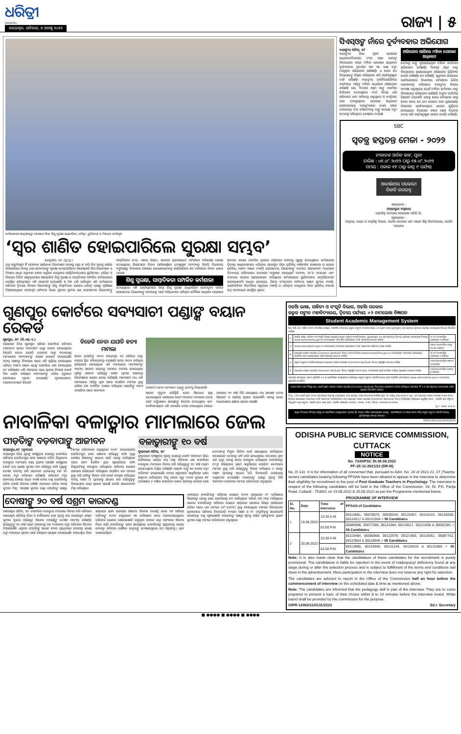ଧରିତ୍ରୀ
DHARITRI
ବାଲେଶ୍ୱର, ରବିବାର, ୭ ଅଗଷ୍ଟ ୨୦୨୨
ରାଜ୍ୟ | ୫
କର୍ମଶାଳାରେ ଛାତ୍ରୀଛାତ୍ରଙ୍କ ଗହଣରେ ଜିଲା ଶିଶୁ ସୁରକ୍ଷା ଅଧିକାରିଣୀ, ଧରିତ୍ରୀ, ୟୁନିସେଫ୍ ଓ ପିକକ୍‌ର କର୍ମକର୍ତ୍ତା।
‘ସ୍ୱର ଶାଣିତ ହୋଇପାରିଲେ ସୁରକ୍ଷା ସମ୍ଭବ’
କେନ୍ଦୁଝର, ୬।୮ (ସ୍ୱ.ପ୍ର.)
ଦୃଢ଼ ଆତ୍ମବିଶ୍ୱାସ ହିଁ ସଫଳତା ଆଣିଥାଏ। ପିଲାମାନେ କାହାକୁ ଭୟ ନ କରି ନିଜ ସ୍ୱରକୁ ଶାଣିତ କରିପାରିଲେ ନିଜକୁ ତଥା ଅନ୍ୟମାନଙ୍କୁ ସୁରକ୍ଷା ଦେଇପାରିବେ। ବିଶେଷକରି ଝିଅ ପିଲାମାନେ ଏ ଦିଗରେ ଅଧିକ ଯତ୍ନବାନ ହେବା ଜରୁରୀ। କେନ୍ଦୁଝର ପାଣ୍ଟିନିବାସଠାରେ ୟୁନିସେଫ, ଧରିତ୍ରୀ ଓ ପିକକ୍‌ର ମିଳିତ ଆନୁକୂଲ୍ୟରେ ଆୟୋଜିତ ଶିଶୁ ସୁରକ୍ଷା ଓ ସାମ୍ବାଦିକତା ସମ୍ପର୍କିତ କର୍ମଶାଳାରେ ଉପସ୍ଥିତ ଅତିଥିମାନେ ଏହି ପରାମର୍ଶ ଦେଇଛନ୍ତି। ୩ ଦିନ ଧରି ଚାଲିଥିବା ଏହି କର୍ମଶାଳାର ଶନିବାର ଦ୍ୱିତୀୟ ଦିନରେ ପିଲାମାନଙ୍କୁ ଶିଶୁ ସାମ୍ବାଦିକତା ଉପରେ ଧରିତ୍ରୀ ପକ୍ଷରୁ ପ୍ରଶିକ୍ଷଣ ଦିଆଯାଇଥିଲା। ଉପବାର୍ତ୍ତା ସମ୍ପାଦକ ଲାଲା ସୁନୀଲ କୁମାର ରଥ ଯୋଗଦେଇ ପିଲାମାନଙ୍କୁ ସାମ୍ବାଦିକତା କ’ଣ, ଏହାର ନିୟମ, ଖବରର ପ୍ରକାରଭେଦ ସମ୍ପର୍କରେ ସବିଶେଷ ଧାରଣା ଦେଇଥିଲେ। ପିଲାମାନେ ନିଜର ପାରିପାର୍ଶ୍ୱରେ ଦେଖୁଥିବା ସମସ୍ୟାକୁ କିପରି ବିଭାଗୀୟ କର୍ତ୍ତୃପକ୍ଷଙ୍କ ନିକଟରେ ପହଞ୍ଚାଇ ଲୋକଲୋଚନକୁ ଆଣିପାରିବେ ସେ ସମ୍ପର୍କରେ ବିଶଦ ଭାବେ ଧାରଣା
ଶିଶୁ ସୁରକ୍ଷା, ସାମ୍ବାଦିକତା ସମ୍ପର୍କିତ କର୍ମଶାଳା
ଦେଇଥିଲେ। ଏହି କାର୍ଯ୍ୟକ୍ରମରେ ଜିଲା ଶିଶୁ ସୁରକ୍ଷା ଅଧିକାରିଣୀ ବେଦାଙ୍ଗନା ବାରିକ ଯୋଗଦେଇ ପିଲାମାନଙ୍କୁ ସେମାନଙ୍କ ପାଇଁ ସମ୍ବିଧାନରେ ରହିଥିବା ମୌଳିକ ଅଧିକାର ସମ୍ବନ୍ଧରେ ଅବଗତ କରାଇ ମାନସିକ ସ୍ତରରେ ଶକ୍ତିଶାଳୀ ହେବାକୁ ଗୁରୁତ୍ୱ ଦେଇଥିଲେ। କର୍ମଶାଳାର ଦ୍ୱିତୀୟ ଅଧିବେଶନରେ ଧରିତ୍ରୀର ଯାଜପୁର ଜିଲା ପ୍ରତିନିଧି ହର୍ଷବର୍ଦ୍ଧନ ବେହେରା ଓ ଯୋଡ଼ା ପ୍ରତିନିଧି ମାନସ ରଞ୍ଜନ ମହାନ୍ତି ଯୋଗଦେଇ ପିଲାମାନଙ୍କୁ ଦଳଗତ ଆଲୋଚନା ମାଧ୍ୟମରେ ବିଦ୍ୟାଳୟ ପରିସରରେ ସେମାନେ ସମ୍ମୁଖୀନ ହେଉଥିବା ସମସ୍ୟା, ତା’ର ସମାଧାନ ଏବଂ ସଫଳତା ଉପରେ ଆଲୋକପାତ କରିଥିଲେ। କର୍ମଶାଳାରେ ୟୁନିସେଫର କମ୍ୟୁନିକେସନ ଆଡଭୋକେସି ରାଧିକା ଶ୍ରୀବାସ୍ତବ, ପିକକ୍ ସଂଗଠନର ସମ୍ପାଦକ ରଞ୍ଜନ କୁମାର ମହାନ୍ତି, କାର୍ଯ୍ୟନିର୍ବାହୀ ନିର୍ଦ୍ଦେଶିକା ଅନୁରାଧା ମହାନ୍ତି ଓ ଧରିତ୍ରୀର କେନ୍ଦୁଝର ଜିଲା ପ୍ରତିନିଧି ନରେଶ ଚନ୍ଦ୍ର ପଟ୍ଟନାୟକ ଉପସ୍ଥିତ ଥିଲେ।
ସିଏସ୍ଓଙ୍କ ନାଁରେ ଦୁର୍ବ୍ୟବହାର ଅଭିଯୋଗ
ବଲାଙ୍ଗୀର ଅଫିସ, ୬।୮
ବଲାଙ୍ଗୀର ଜିଲା ମୁଖ୍ୟ ଯୋଗାଣ ଅଧିକାରୀ(ସିଏସ୍ଓ) ମୀର ଅଲ୍ଲୀ ରାଜାଙ୍କ ବିରୋଧରେ ଜଣେ ମହିଳା ଯୋଗାଣ ଅଧିକାରୀ ଦୁର୍ବ୍ୟବହାର ପ୍ରଦର୍ଶନ ସହ ୩୦ ଲକ୍ଷ ଟଙ୍କା ମାଗୁଥିବା ଅଭିଯୋଗ ଆଣିଛନ୍ତି। ଏ ନେଇ ସେ ଜିଲାପାଳଙ୍କୁ ଲିଖିତ ଅଭିଯୋଗ କରି କାର୍ଯ୍ୟାନୁଷ୍ଠାନ ଦାବି କରିଛନ୍ତି। ବଲାଙ୍ଗୀର ମ୍ୟୁନିସିପାଲିଟିରେ କାର୍ଯ୍ୟରତ ସମ୍ପୃକ୍ତ ମହିଳା ଅଧିକାରୀ ଅଭିଯୋଗ କରିଛନ୍ତି ଯେ, ସିଏସ୍ଓ ଅଲ୍ଲୀ ତାଙ୍କୁ ମାନସିକ ନିର୍ଯାତନା ଦେଉଥିଲେ। ଦୀର୍ଘ ସମୟ ଧରି ଅଫିସରେ କାମ କରିବାକୁ କହୁଥିଲେ ଓ ବ୍ୟକ୍ତିଗତ କଥା ପଚାରୁଥିଲେ। ଯୋଗାଣ ଅଧିକାରୀ ଯେତେବେଳେ ବଲାଙ୍ଗୀରରେ ଜଏନ୍ କଲେ କାଗଜପତ୍ର ଠିକ୍ କରିଦେବାକୁ ତାଙ୍କୁ ୩୦ଲକ୍ଷ ଟଙ୍କା ଦେବାକୁ କହିଥିଲେ। ଶେଷରେ ୧୦ଲକ୍ଷ
ଅଭିଯୋଗ ଆଣିଲେ ମହିଳା ଯୋଗାଣ ଅଧିକାରୀ
ଦେବାକୁ ତାଙ୍କୁ କୁହାଯାଇଥିବା ମହିଳା କର୍ମଚାରୀ ଅଭିଯୋଗ କରିଛନ୍ତି। ସିଏସ୍ଓ ଅଲ୍ଲୀ ତାଙ୍କ ବିରୋଧରେ ଅଣାଯାଇଥିବା ଅଭିଯୋଗ ଭିତ୍ତିହୀନ ବୋଲି କହିଛନ୍ତି। ସେ କହିଛନ୍ତି, ଶୁକ୍ରବାର ଜିଲାପାଳ କାର୍ଯ୍ୟାଳୟରେ ବିଭାଗୀୟ କମିଶନର ଭିଡିଓ କନ୍‌ଫରେନ୍ସ ଜରିଆରେ ବଲାଙ୍ଗୀର ଜିଲାର ସମୀକ୍ଷା କରୁଥିଲେ। ଯେଉଁ ମହିଳା କର୍ମଚାରୀ ତାଙ୍କ ବିରୋଧରେ ଅଭିଯୋଗ ଆଣିଛନ୍ତି ତାଙ୍କର ପର୍ଫର୍ମାନ୍ସ ରିପୋର୍ଟ ଠିକ୍‌ନାହିଁ। ଏହାକୁ ନେଇ କମିଶନର ଖପ୍ପା ହେବା ପରେ ସେ ମୋ ଉପରେ ରାଗ ଶୁଝାଉଛନ୍ତି। ଜିଲାପାଳ କାର୍ଯ୍ୟାଳୟରେ ଏନେଇ ଯୁକ୍ତିତର୍କ ହୋଇଥିଲା। ଜିଲାପାଳ ଚଞ୍ଚଳ ରାଣା ବିଧିବଦ୍ଧ ତଦନ୍ତ କରି କାର୍ଯ୍ୟାନୁଷ୍ଠାନ ନେବେ ବୋଲି କହିଛନ୍ତି।
SBC
ସ୍ୱତନ୍ତ୍ର ହସ୍ତତନ୍ତ ମେଳା - ୨୦୨୨
ନୀଳାଚଳ ଅର୍ବାନ ହାଟ, ପୁରୀ
ତାରିଖ : ୦୧.୦୮.୨୦୨୨ ଠାରୁ ୧୫.୦୮.୨୦୨୨
ସମୟ : ସକାଳ ୧୧ ଠାରୁ ରାତ୍ର ୯ ପର୍ଯ୍ୟନ୍ତ
ଆକର୍ଷଣୀୟ ସରକାରୀ ରିହାତି ଉପଲବ୍ଧ
ଆୟୋଜକ :
ସମ୍ବଲପୁରୀ ବସ୍ତ୍ରାଳୟ
ତନ୍ତୀଶିଳ୍ପ ସମବାୟ ସହଯୋଗ ସମିତି ଲି.
ପ୍ରାୟୋଜକ :
ହସ୍ତତନ୍ତ, ବୟନ ଓ ହସ୍ତଶିଳ୍ପ ବିଭାଗ, ଓଡ଼ିଶା ସରକାର ଏବଂ ବୟନ ଶିଳ୍ପ ନିର୍ଦ୍ଦେଶାଳୟ, ଓଡ଼ିଶା ସରକାର
ଗୁଣପୁର କୋର୍ଟରେ ସବ୍ୟସାଚୀ ପଣ୍ଡାଙ୍କ ବୟାନ ରେକର୍ଡ
ଗୁଣପୁର, ୬।୮ (ଡି.ଏନ୍.ଏ.)
ରାୟଗଡ଼ା ଜିଲା ଗୁଣପୁର ଏଡିଜେ କୋର୍ଟରେ ଶନିବାର ମାଓବାଦୀ ନେତା ସବ୍ୟସାଚୀ ପଣ୍ଡା ହାଜର ହୋଇଥିଲେ। ବିଜେଡି ନେତା ଯଯାତି କେଶରୀ ସାହୁ ହତ୍ୟାକାଣ୍ଡ ମାମଲାରେ ସବ୍ୟସାଚୀଙ୍କ ବୟାନ ରେକର୍ଡ କରାଯାଇଛି। ସମସ୍ତ ସାକ୍ଷୀଙ୍କ ବିଚାରଣା ପରେ ଏହି ପ୍ରକ୍ରିୟା ହୋଇଥିଲା। ଏଡିଜେ ମାନସ ରଞ୍ଜନ ରଥଙ୍କ କୋର୍ଟରେ ଏହା ହୋଇଥିଲା। ୧୯ ତାରିଖରେ ଏହି ମାମଲାର ରାୟ ପ୍ରକାଶ ନିମନ୍ତେ କୋର୍ଟ ଦିନ ଧାର୍ଯ୍ୟ କରିଥିବା ସବ୍ୟସାଚୀଙ୍କ ଓକିଲ ବ୍ରହ୍ମାନନ୍ଦ ପଟ୍ଟନାୟକ ସୂଚନା ଦେଇଛନ୍ତି। ସୂଚନାଯୋଗ୍ୟ, ମାଓବାଦୀମାନେ ବିଜେଡି
ବିଜେଡି ନେତା ଯଯାତି ହତ୍ୟା ମାମଲା
ନେତା ଯଯାତିଙ୍କୁ ୨୦୦୨ ନଭେମ୍ବର ୨୬ ରାତିରେ ତାଙ୍କ ନାଉରା ସ୍ଥିତ ବାସଭବନରୁ ଘୋଷାରି ନେଇ ହତ୍ୟା କରିଥିବା ଅଭିଯୋଗ ହୋଇଥିଲା। ଏହି ମାମଲାରେ ସବ୍ୟସାଚୀଙ୍କ ସମେତ ଅନେକ ଲୋକଙ୍କ ନାମରେ ମାମଲା ହୋଇଥିଲା। ପୂର୍ବରୁ ଅନେକ ଅଭିଯୁକ୍ତ ସାକ୍ଷ୍ୟ ପ୍ରମାଣ ଅଭାବରୁ ନିର୍ଦ୍ଦୋଷରେ ଖଲାସ ହୋଇ ସାରିଛନ୍ତି। ସବ୍ୟସାଚୀ ମଧ୍ୟ ଏହି ମାମଲାରେ ସମ୍ପୃକ୍ତ ଥିବା ନେଇ ପୋଲିସ ମାମଲା ରୁଜୁ କରିବା ସହ ଚାର୍ଜସିଟ ଦାଖଲ କରିଥିଲା। ଯଯାତିଙ୍କୁ ହତ୍ୟା କରାଯିବା ପରେ ରାଜ୍ୟରେ
ମାଓବାଦୀ ନେତା ସବ୍ୟସାଚୀ ପଣ୍ଡାଙ୍କୁ କୋର୍ଟକୁ ନିଆଯାଉଛି।
ଆଇନ ଶୃଙ୍ଖଳା ପରିସ୍ଥିତି ନେଇ ବିରୋଧୀ ପ୍ରଶ୍ନ ଉଠାଇଥିଲେ। ଏହାପରେ ରାଜ୍ୟ ସରକାର ମାମଲାର ତଦନ୍ତ ପାଇଁ ଦକ୍ଷିଣାଞ୍ଚଳ ଆରକ୍ଷୀଙ୍କୁ ନିର୍ଦ୍ଦେଶ ଦେଇଥିଲେ ଏବଂ ସେହିସମୟରେ ଏହି ଘଟଣାର ତଦନ୍ତ ହୋଇଥିଲା। ହେଲେ ଘଟଣାର ୨୦ ବର୍ଷ ବିତି ଯାଇଥିଲେ ମଧ୍ୟ ଆରକ୍ଷୀ ତଦନ୍ତ ରିପୋର୍ଟ ଏ ପର୍ଯ୍ୟନ୍ତ ପ୍ରକାଶ ପାଇନାହିଁ। ଏହାକୁ ନେଇ ସାଧାରଣରେ କ୍ଷୋଭ ପ୍ରକାଶ ପାଉଛି।
ନାବାଳିକା ବଳାତ୍କାର ମାମଲାରେ ଜେଲ
ପୀଡ଼ିତାଙ୍କ ବଡ଼ବାପାଙ୍କୁ ଆଜୀବନ
ସମ୍ବଲପୁର,୬।୮ (ବ୍ୟୁରୋ)
ସମ୍ବଲପୁର ଜିଲା ସ୍ୱତନ୍ତ୍ର ଫାଷ୍ଟଟ୍ରାକ୍ ପୋକ୍ସୋ କୋର୍ଟରେ ଶନିବାର ଗୋବିନ୍ଦପୁର ଥାନା ଅଞ୍ଚଳର ଚର୍ଚ୍ଚିତ ଶିଶୁକନ୍ୟା ବଳାତ୍କାର ମାମଲାର ରାୟ ପ୍ରକାଶ ପାଇଛି। ଫାଷ୍ଟଟ୍ରାକ୍ କୋର୍ଟ ଜଜ୍ ପ୍ରଶାନ୍ତ କୁମାର ଦାସ ଅଭିଯୁକ୍ତ ତମ୍ପା ମୁଣ୍ଡାଙ୍କୁ ଦୋଷୀ ସାବ୍ୟସ୍ତ କରି ଆଜୀବନ ଜେଲଦଣ୍ଡ ସହ ୨୦ ହଜାର ଟଙ୍କା ଜରିମାନା କରିଛନ୍ତି। ଜରିମାନା ଟଙ୍କା ଅନାଦାୟ ହେଲେ ଅଧିକ ୧ବର୍ଷ ଜେଲ ଦଣ୍ଡ ଭୋଗିବାକୁ ପଡିବ ବୋଲି ନିର୍ଦ୍ଦେଶ ରହିଛି। ସରକାରୀ ଓକିଲ ବସନ୍ତ କୁମାର ମିଶ୍ର, ସନ୍ତୋଷ କୁମାର ପଣ୍ଡା ପୀଡ଼ିତାଙ୍କ ପକ୍ଷରୁ ମାମଲା ପରିଚାଳନା କରୁଥିଲେ। ୨୦୧୮ ନଭେମ୍ବରରେ ଗୋବିନ୍ଦପୁର ଥାନା ଅଞ୍ଚଳର ଅଭିଯୁକ୍ତ ତମ୍ପା ମୁଣ୍ଡା ୪ବର୍ଷର ଝିଆରୀଙ୍କୁ ଖାଇବା ପାଇଁ ଘରକୁ ଡାକିଥିଲେ। ଘରେ ଅନ୍ୟ କେହିନ ଥିବା ସୁଯୋଗରେ ତମ୍ପା ଶିଶୁକନ୍ୟାକୁ ବଳାତ୍କାର କରିଥିଲେ। ପରିବାର ଲୋକେ ଥାନାରେ ଅଭିଯୋଗ କରିଥିଲେ। ପୋଲିସ ଏକ ମାମଲା ରୁଜୁ କରି ତମ୍ପାଙ୍କୁ ଗିରଫ କରି କୋର୍ଟ ଚାଲାଣ କରିଥିଲା। ସମସ୍ତ ସାକ୍ଷୀ ଓ ପ୍ରମାଣକୁ ଆଧାର କରି ଅଭିଯୁକ୍ତଙ୍କ ବିରୋଧରେ ରାୟ ପ୍ରକାଶ ପାଇଛି ବୋଲି ଆଇନଜୀବୀ ମିଶ୍ର କହିଥିଲେ।
ବଳାତ୍କାରୀଙ୍କୁ ୧୦ ବର୍ଷ
ଫୁଲବାଣୀ ଅଫିସ, ୬।୮
ଫୁଲବାଣୀ ଫାଷ୍ଟଟ୍ରାକ୍ ସ୍ୱତନ୍ତ୍ର ପୋକ୍ସୋ କୋର୍ଟ ସହକାରୀ ଜିଲା ଦୌରାଜଜ୍ ଭାସ୍କର ଚନ୍ଦ୍ର ସାହୁ ଶନିବାର ଏକ ନାବାଳିକା ବଳାତ୍କାର ମାମଲାର ବିଚାର କରି ଅଭିଯୁକ୍ତଙ୍କୁ ୧୦ ବର୍ଷ ସଶ୍ରମ କାରାଦଣ୍ଡରେ ଦଣ୍ଡିତ କରିଛନ୍ତି। ଏଥିସହ ତାଙ୍କୁ ୫୦ ହଜାର ଟଙ୍କା ଜରିମାନା କରାଯାଇଛି। ଘଟଣା ଅନୁସାରେ ଖଜୁରିପଡ଼ା ଥାନା ଅଞ୍ଚଳର କାଳିପ୍ରସାଦ ମିଶ୍ର ଓରଫ ଗୁଡୁ ୨୦୧୭ ଜୁଲାଇ ୩୧ ତାରିଖରେ ୯ ବର୍ଷର ନାବାଳିକା ଜଣକ ଅପରାହ୍ନ ୫ଟାରେ ପାଖ ଦୋକାନକୁ ମିକ୍ଚର କିଣିବା ପାଇଁ ଯାଇଥିଲେ। କାଳିପ୍ରସାଦ ଚକୋଲେଟ ଦେବାକୁ କହି ଡାକି ନେଇଥିଲେ। ସେଠାରେ ଥିବା ଏକ ଭଙ୍ଗା ଘରକୁ ନେଇ ବଳାତ୍କାର କରିଥିଲେ। ନାବାଳିକାଙ୍କ ମା’ଙ୍କ ଅଭିଯୋଗ କ୍ରମେ ଖଜୁରିପଡ଼ା ପୋଲିସ ୬୭/୧୭ରେ ମାମଲା ରୁଜୁ କରି ଅଭିଯୁକ୍ତଙ୍କୁ ଗିରଫ କରିଥିଲା। ୯ ଜଣଙ୍କ ସାକ୍ଷ୍ୟ ପ୍ରମାଣକୁ ଆଧାର କରି ବିଚାରପତି ଉପରୋକ୍ତ ଦଣ୍ଡାଦେଶ ଦେଇଛନ୍ତି। ସରକାରଙ୍କ ପକ୍ଷରୁ ସ୍ୱତନ୍ତ୍ର ପିପି ବନମାଳୀ ବେହେରା ମାମଲା ପରିଚାଳନା କରୁଥିଲେ।
ଦୋଷୀଙ୍କୁ ୨୦ ବର୍ଷ ସଶ୍ରମ କାରାଦଣ୍ଡ
ବାଲେଶ୍ୱର ଅଫିସ, ୬।୮-ନାବାଳିକା ବଳାତ୍କାର ମାମଲାର ବିଚାର କରି ଶନିବାର ବାଲେଶ୍ୱର ଅତିରିକ୍ତ ଜିଲା ଓ ଦୌରାଜଜ୍ ତଥା ସ୍ୱତନ୍ତ୍ର ଜଜ୍ (ପୋକ୍ସୋ) ରଞ୍ଜନ କୁମାର ସୁତାର ଅଭିଯୁକ୍ତ ବିନେଶ ମାରାଣ୍ଡିଙ୍କୁ ଦୋଷୀ ସାବ୍ୟସ୍ତ କରିଛନ୍ତି। ଅଭିଯୁକ୍ତଙ୍କୁ ୨୦ ବର୍ଷ ସଶ୍ରମ କାରାଦଣ୍ଡ ସହ ୧୦ହଜାର ଟଙ୍କା ଜରିମାନା ନିର୍ଦ୍ଦେଶ ଦିଆଯାଇଛି। ଏଥିସହ ପୀଡ଼ିତାଙ୍କୁ ଆଇନ ସେବା ପ୍ରାଧିକରଣ ତରଫରୁ ୪ଲକ୍ଷ ଟଙ୍କା ସହାୟତା ପ୍ରଦାନ ପାଇଁ ରାୟରେ ଉଲ୍ଲେଖ କରାଯାଇଛି। ବାଲେଶ୍ୱର ଜିଲା ଖନ୍ତାପଡ଼ା ଥାନା ପଣପଣା ଅଞ୍ଚଳର ବିନେଶ ମାରାଣ୍ଡି ଜଣେ ୧୩ ବର୍ଷୀୟା ବାଳିକାଙ୍କୁ ୨୦୨୧ ଜାନୁୟାରୀ ୧୫ ତାରିଖରେ ନେଇ ପଳାଇଯାଇଥିଲେ। ପରିବାର ଲୋକେ ଖୋଜାଖୋଜି କରୁଥିବା ବେଳେ ଉକ୍ତ ସନ୍ଧ୍ୟାରେ ବିନେଶ ନିଜେ ଆଣି ନାବାଳିକାଙ୍କୁ ଘରେ ଛାଡ଼ିଥିଲେ। ନାବାଳିକାଙ୍କ ସ୍ୱାସ୍ଥ୍ୟାବସ୍ଥା ଖରାପ ହେବାରୁ ପରିବାର ଲୋକେ ଡାକ୍ତରଙ୍କୁ ଦେଖାଇଥିଲେ। ସେ ଅନ୍ତଃସତ୍ତ୍ୱା ଥିବା ଜଣାପଡ଼ିଥିଲା।
ଏହାପରେ ନାବାଳିକାଙ୍କ ପରିବାର ଲୋକେ ୨୦୨୧ ଜାନୁୟାରୀ ୧୮ ତାରିଖରେ ବିନେଶଙ୍କ ଘରକୁ ଯାଇ ପଚାରିବାରୁ ସେ ଗାଳିଗୁଲଜ କରିବା ସହ ମାଡ଼ ମାରିଥିଲେ। ଏନେଇ ନାବାଳିକାଙ୍କ ପରିବାର ଲୋକେ ଖନ୍ତାପଡ଼ା ଥାନାରେ ଲିଖିତ ଅଭିଯୋଗ କରିବା ପରେ ଏକ ମାମଲା (ନଂ.୨୬/୨୧) ରୁଜୁ ହୋଇଥିଲା। ମାମଲା ବିଚାରାଧୀନ ଥିବାବେଳେ ଶନିବାର ବିଚାରପତି ୧୨ଜଣ ସାକ୍ଷୀ ଓ ୧୮ ଦସ୍ତାବିଜ୍‌କୁ ଆଧାରକରି ଉପରୋକ୍ତ ଦଣ୍ଡ ଶୁଣାଇଛନ୍ତି। ସରକାରଙ୍କ ପକ୍ଷରୁ ସ୍ୱତନ୍ତ୍ର ପବ୍ଲିକ ପ୍ରସିକ୍ୟୁଟର ପ୍ରଣବ କୁମାର ପଣ୍ଡା ମାମଲା ପରିଚାଳନା କରୁଥିଲେ।
ଓଡ଼ିଆ ଭାଷା, ସାହିତ୍ୟ ଓ ସଂସ୍କୃତି ବିଭାଗ, ଓଡ଼ିଶା ସରକାର
ଉତ୍କଳ ସଙ୍ଗୀତ ମହାବିଦ୍ୟାଳୟ, ଦ୍ୱିତୀୟ ପର୍ଯ୍ୟାୟ +୨ ନାମଲେଖା ବିଜ୍ଞାପନ
Student Academic Management System
No. RR-19: ଚଳିତ ୨୦୨୨-୨୩ ଶିକ୍ଷା ବର୍ଷରେ, SAMS ମାଧ୍ୟମରେ ଉତ୍କଳ ସଙ୍ଗୀତ ମହାବିଦ୍ୟାଳୟ +୨ ପ୍ରଥମ ବର୍ଷ (ଧ୍ୱନ୍ୟାତ୍ମକ) ପାଠ୍ୟକ୍ରମରେ ଦ୍ୱିତୀୟ ପର୍ଯ୍ୟାୟ ନାମଲେଖା ନିମନ୍ତେ ନିର୍ଦ୍ଧାରିତ ତାରିଖ:
| ୧. | ଓଡ଼ିଆ ଭାଷା, ସାହିତ୍ୟ ଓ ସଂସ୍କୃତି ବିଭାଗ ଅଧୀନସ୍ଥ ଉତ୍କଳ ସଙ୍ଗୀତ ମହାବିଦ୍ୟାଳୟ, ଭୁବନେଶ୍ୱର +୨ ପାଠ୍ୟକ୍ରମରେ ଦ୍ୱିତୀୟ ପର୍ଯ୍ୟାୟ ନାମଲେଖା ନିମନ୍ତେ www.samsodisha.gov.in ୱେବସାଇଟ୍ ମାଧ୍ୟମରେ ଅନ୍‌ଲାଇନ CAF ଉପଲବ୍ଧ ହେବାର ତାରିଖ | ୦୮।୦୮।୨୦୨୨ରିଖ (ଅପରାହ୍ନ ୨ ଘଟିକା) |
| ୨. | www.samsodisha.gov.in ୱେବସାଇଟ୍ ମାଧ୍ୟମରେ ଅନ୍‌ଲାଇନ CAF ଆବେଦନ କରିବାର ଶେଷ ତାରିଖ | ୨୫।୦୮।୨୦୨୨ରିଖ (ରାତ୍ରୁ ୧୧.୫୯ ଘଟିକା) |
| ୩. | ସାଧାରଣ ଦକ୍ଷତା ପରୀକ୍ଷା (Common Aptitude Test) ଦେବା ନିମନ୍ତେ www.samsodisha.gov.in ୱେବସାଇଟ୍ ମାଧ୍ୟମରେ ଅନ୍‌ଲାଇନ ଆଡ୍‌ମିଟ୍ କାର୍ଡ ଡାଉନ୍‌ଲୋଡ୍ ପାଇଁ ଉପଲବ୍ଧ ହେବାର ତାରିଖ | ୨୮।୦୮।୨୦୨୨ରିଖ (ଅପରାହ୍ନ ୨ ଘଟିକା) |
| ୪. | ଉତ୍କଳ ସଙ୍ଗୀତ ମହାବିଦ୍ୟାଳୟରେ ସାଧାରଣ ଦକ୍ଷତା ପରୀକ୍ଷା (Common Aptitude Test) ଅନୁଷ୍ଠିତ ହେବାର ତାରିଖ | ୦୨।୦୯।୨୦୨୨ରିଖ ୦୩।୦୯।୨୦୨୨ରିଖ |
| ୫. | ସାଧାରଣ ଦକ୍ଷତା ପରୀକ୍ଷା (Common Aptitude Test) ଅନୁଷ୍ଠିତ ହେବା ପରେ, ନାମଲେଖା ପାଇଁ ମେରିଟ୍ ତାଲିକା ପ୍ରକାଶନ ହେବାର ତାରିଖ | ୦୬।୦୯।୨୦୨୨ରିଖ (ସନ୍ଧ୍ୟା ୫ ଘଟିକା) |
ପରବର୍ତ୍ତୀ ସମୟରେ, ଅନ୍ୟ କୌଣସି +୨ ଇ-ଆଡ଼ମିଶନ କାର୍ଯ୍ୟକ୍ରମର ସମ୍ପର୍କରେ ଉତ୍କଳ ସଙ୍ଗୀତ ମହାବିଦ୍ୟାଳୟ ଦ୍ୱାରା SAMS ୱେବସାଇଟ www.samsodisha.gov.in ମାଧ୍ୟମରେ ପ୍ରକାଶନ କରାଯିବ।
ବୟସ ସୀମା ଧ୍ୟାନ ଦିଅନ୍ତୁ ଯେ, ଯେଉଁ ପ୍ରାର୍ଥୀ ଏକାକୀ ଦକ୍ଷତା ପରୀକ୍ଷା (Common Aptitude Test)ରେ ଯୋଗ୍ୟତା ହାସଲ କରିଥିବେ ସେମାନେ ହିଁ +୨ ପାଠ୍ୟକ୍ରମରେ ନାମଲେଖା ପାଇଁ ଯୋଗ୍ୟ ବିବେଚିତ ହେବେ।
ବି.ଦ୍ର.: (କ) ଯେଉଁ ପ୍ରାର୍ଥୀ ବୋର୍ଡ ପରୀକ୍ଷାରେ ଉତ୍ତୀର୍ଣ୍ଣ ହୋଇଥିବେ ତଥା ପ୍ରାର୍ଥୀଙ୍କ ବୟସ ୩୦।୦୬।୨୦୨୨ରିଖ ସୁଦ୍ଧା ୨୦ ବର୍ଷରୁ ଊର୍ଦ୍ଧ୍ୱ ହୋଇ ନ ଥିବ, ସେ ସାଧାରଣ ଦକ୍ଷତା ପରୀକ୍ଷା-୨୦୨୨ ଦେବା ନିମନ୍ତେ ଅନ୍‌ଲାଇନ ମାଧ୍ୟମରେ CAF ଆବେଦନ କରିପାରିବେ। (ଖ) ସାଧାରଣ ଦକ୍ଷତା ପରୀକ୍ଷା (Common Aptitude Test) ନିମ୍ନଲିଖିତ ବିଷୟରେ ଅନୁଷ୍ଠିତ ହେବ:- ଓଡ଼ିଶୀ କଣ୍ଠ ସଙ୍ଗୀତ, ହିନ୍ଦୁସ୍ଥାନୀ କଣ୍ଠ ସଙ୍ଗୀତ, ଓଡ଼ିଶୀ ନୃତ୍ୟ, ଛଉ ନୃତ୍ୟ, ଓଡ଼ିଶୀ ପଖାଉଜ (ମର୍ଦ୍ଦଳ), ତବଲା, ବଂଶୀ, ସିତାର, ବେହେଲା ଓ ନାଟକ।
ସ୍ୱା./- ଅଧ୍ୟକ୍ଷ, ଉ.ସ.ମ.
ଅଧିକ ବିବରଣୀ ନିମନ୍ତେ ସମ୍ପୃକ୍ତ ଇ-ଆଡ଼ମିଶନ ହେଲ୍ପଲାଇନ (ଟୋଲ୍ ଫ୍ରି ନମ୍ବର) ସହିତ ଯୋଗାଯୋଗ କରନ୍ତୁ - ୧୫୫୩୩୫/୧୮୦୦-୩୪୫-୬୭୭୦ କିମ୍ବା ଉତ୍କଳ ସଙ୍ଗୀତ ମହାବିଦ୍ୟାଳୟ, ଭୁବନେଶ୍ୱର (Help Desk)
OIPR-03011/11/0016/2223
ODISHA PUBLIC SERVICE COMMISSION, CUTTACK
NOTICE
No. 7330/PSC Dt.06.08.2022
PF-1E-11-2021/22 (DR-III)
No. D-131: It is for information of all concerned that, pursuant to Advt. No. 24 of 2021-22, 27 (Twenty-seven) candidates bearing following PPSAN have been allowed to appear in the interview to determine their eligibility for recruitment to the post of Post Graduate Teachers in Psychology. The Interview in respect of the following candidates will be held in the Office of the Commission, 19, Dr. P.K. Parija Road, Cuttack - 753001 on 19.08.2022 & 20.08.2022 as per the Programme mentioned below.
PROGRAMME OF INTERVIEW
| Sl. No. | Date | Time of Interview | PPSAN of Candidates |
| --- | --- | --- | --- |
| 1 | 19.08.2022 | 10.30 A.M. | 00115861, 00078070, 00030244, 00120367, 00115315, 00132006, 00124517 & 00131504 = 08 Candidates |
| | | 03.00 P.M. | 00089496, 00077306, 00122384, 00125617, 00121638 & 00062301 = 06 Candidates |
| 2 | 20.08.2022 | 10.30 A.M. | 00119464, 00085958, 00122978, 00121666, 00116561, 00087762, 00123964 & 00119946 = 08 Candidates |
| | | 03.00 P.M. | 00113895, 00124845, 00131244, 00120433 & 00131885 = 05 Candidates |
Note: It Is also made clear that the candidature of these candidates for the recruitment is purely provisional. The candidature is liable for rejection in the event of inadequacy/ deficiency found at any stage during or after the selection process and is subject to fulfillment of the terms and conditions laid down in the advertisement. Mere participation in the interview does not reserve any right for selection.
The candidates are advised to report in the Office of the Commission half an hour before the commencement of interview on the scheduled date & time as mentioned above.
Note: The candidates are informed that the pedagogy skill is part of the interview. They are to come prepared to present a topic of their choice within 8 to 10 minutes before the Interview board. White baord shall be provided by the commission for the purpose.
OIPR-12002/11/0131/2223 Sd./- Secretary
■ ●●●● ■ ●●●● ■ ●●●●